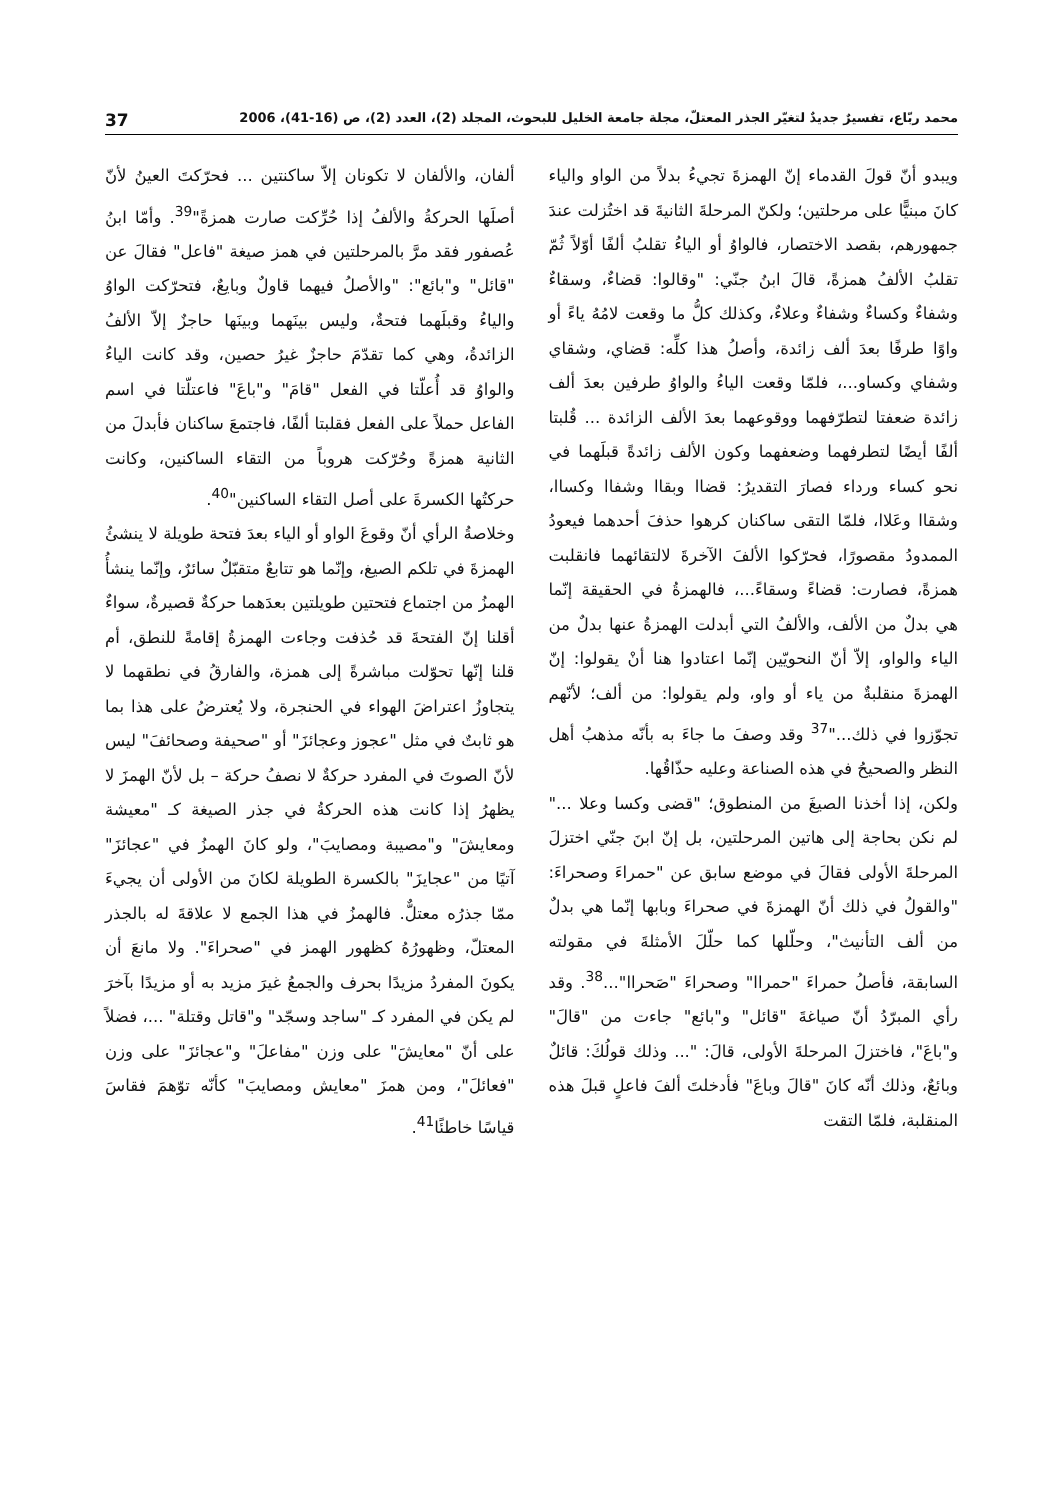محمد ربّاع، تفسيرٌ جديدٌ لتغيّر الجذر المعتلّ، مجلة جامعة الخليل للبحوث، المجلد (2)، العدد (2)، ص (16-41)، 2006 37
ويبدو أنّ قولَ القدماء إنّ الهمزةَ تجيءُ بدلاً من الواو والياء كانَ مبنيًّا على مرحلتين؛ ولكنّ المرحلةَ الثانيةَ قد اختُزلت عندَ جمهورهم، بقصد الاختصار، فالواوُ أو الياءُ تقلبُ ألفًا أوّلاً ثُمّ تقلبُ الألفُ همزةً، قالَ ابنُ جنّي: "وقالوا: قضاءٌ، وسقاءٌ وشفاءٌ وكساءٌ وشفاءٌ وعلاءٌ، وكذلك كلُّ ما وقعت لامُهُ ياءً أو واوًا طرفًا بعدَ ألف زائدة، وأصلُ هذا كلِّه: قضاي، وشقاي وشفاي وكساو...، فلمّا وقعت الياءُ والواوُ طرفين بعدَ ألف زائدة ضعفتا لتطرّفهما ووقوعهما بعدَ الألف الزائدة ... قُلبتا ألفًا أيضًا لتطرفهما وضعفهما وكون الألف زائدةً قبلَهما في نحو كساء ورداء فصارَ التقديرُ: قضاا وبقاا وشفاا وكساا، وشقاا وعَلاا، فلمّا التقى ساكنان كرهوا حذفَ أحدهما فيعودُ الممدودُ مقصورًا، فحرّكوا الألفَ الآخرةَ لالتقائهما فانقلبت همزةً، فصارت: قضاءً وسقاءً...، فالهمزةُ في الحقيقة إنّما هي بدلٌ من الألف، والألفُ التي أبدلت الهمزةُ عنها بدلٌ من الياء والواو، إلاّ أنّ النحويّين إنّما اعتادوا هنا أنْ يقولوا: إنّ الهمزةَ منقلبةٌ من ياء أو واو، ولم يقولوا: من ألف؛ لأنّهم تجوّزوا في ذلك..."<sup>37</sup> وقد وصفَ ما جاءَ به بأنّه مذهبُ أهل النظر والصحيحُ في هذه الصناعة وعليه حذّاقُها.
ولكن، إذا أخذنا الصيغَ من المنطوق؛ "قضى وكسا وعلا ..." لم نكن بحاجة إلى هاتين المرحلتين، بل إنّ ابنَ جنّي اختزلَ المرحلةَ الأولى فقالَ في موضع سابق عن "حمراءَ وصحراءَ: "والقولُ في ذلك أنّ الهمزةَ في صحراءَ وبابها إنّما هي بدلٌ من ألف التأنيث"، وحلّلها كما حلّلَ الأمثلةَ في مقولته السابقة، فأصلُ حمراءَ "حمراا" وصحراءَ "صَحراا"...<sup>38</sup>. وقد رأي المبرّدُ أنّ صياغةَ "قائل" و"بائع" جاءت من "قالَ" و"باعَ"، فاختزلَ المرحلةَ الأولى، قالَ: "... وذلك قولُكَ: قائلٌ وبائعٌ، وذلك أنّه كانَ "قالَ وباعَ" فأدخلتَ ألفَ فاعلٍ قبلَ هذه المنقلبة، فلمّا التقت
ألفان، والألفان لا تكونان إلاّ ساكنتين ... فحرّكتَ العينُ لأنّ أصلَها الحركةُ والألفُ إذا حُرِّكت صارت همزةً"<sup>39</sup>. وأمّا ابنُ عُصفور فقد مرَّ بالمرحلتين في همز صيغة "فاعل" فقالَ عن "قائل" و"بائع": "والأصلُ فيهما قاولٌ وبايعٌ، فتحرّكت الواوُ والياءُ وقبلَهما فتحةٌ، وليس بينَهما وبينَها حاجزٌ إلاّ الألفُ الزائدةُ، وهي كما تقدّمَ حاجزٌ غيرُ حصين، وقد كانت الياءُ والواوُ قد أُعلّتا في الفعل "قامَ" و"باعَ" فاعتلّتا في اسم الفاعل حملاً على الفعل فقلبتا ألفًا، فاجتمعَ ساكنان فأبدلَ من الثانية همزةً وحُرّكت هروباً من التقاء الساكنين، وكانت حركتُها الكسرةَ على أصل التقاء الساكنين"<sup>40</sup>.
وخلاصةُ الرأي أنّ وقوعَ الواو أو الياء بعدَ فتحة طويلة لا ينشئُ الهمزةَ في تلكم الصيغ، وإنّما هو تتابعٌ متقبّلٌ سائرٌ، وإنّما ينشأُ الهمزُ من اجتماع فتحتين طويلتين بعدَهما حركةٌ قصيرةٌ، سواءٌ أقلنا إنّ الفتحةَ قد حُذفت وجاءت الهمزةُ إقامةً للنطق، أم قلنا إنّها تحوّلت مباشرةً إلى همزة، والفارقُ في نطقهما لا يتجاوزُ اعتراضَ الهواء في الحنجرة، ولا يُعترضُ على هذا بما هو ثابتٌ في مثل "عجوز وعجائزَ" أو "صحيفة وصحائفَ" ليس لأنّ الصوتَ في المفرد حركةٌ لا نصفُ حركة – بل لأنّ الهمزَ لا يظهرُ إذا كانت هذه الحركةُ في جذر الصيغة كـ "معيشة ومعايشَ" و"مصيبة ومصايبَ"، ولو كانَ الهمزُ في "عجائزَ" آتيًا من "عجايزَ" بالكسرة الطويلة لكانَ من الأولى أن يجيءَ ممّا جذرُه معتلٌّ. فالهمزُ في هذا الجمع لا علاقةَ له بالجذر المعتلّ، وظهورُهُ كظهور الهمز في "صحراءَ". ولا مانعَ أن يكونَ المفردُ مزيدًا بحرف والجمعُ غيرَ مزيد به أو مزيدًا بآخرَ لم يكن في المفرد كـ "ساجد وسجّد" و"قاتل وقتلة" ...، فضلاً على أنّ "معايشَ" على وزن "مفاعلَ" و"عجائزَ" على وزن "فعائلَ"، ومن همزَ "معايش ومصايبَ" كأنّه توّهمَ فقاسَ قياسًا خاطئًا<sup>41</sup>.